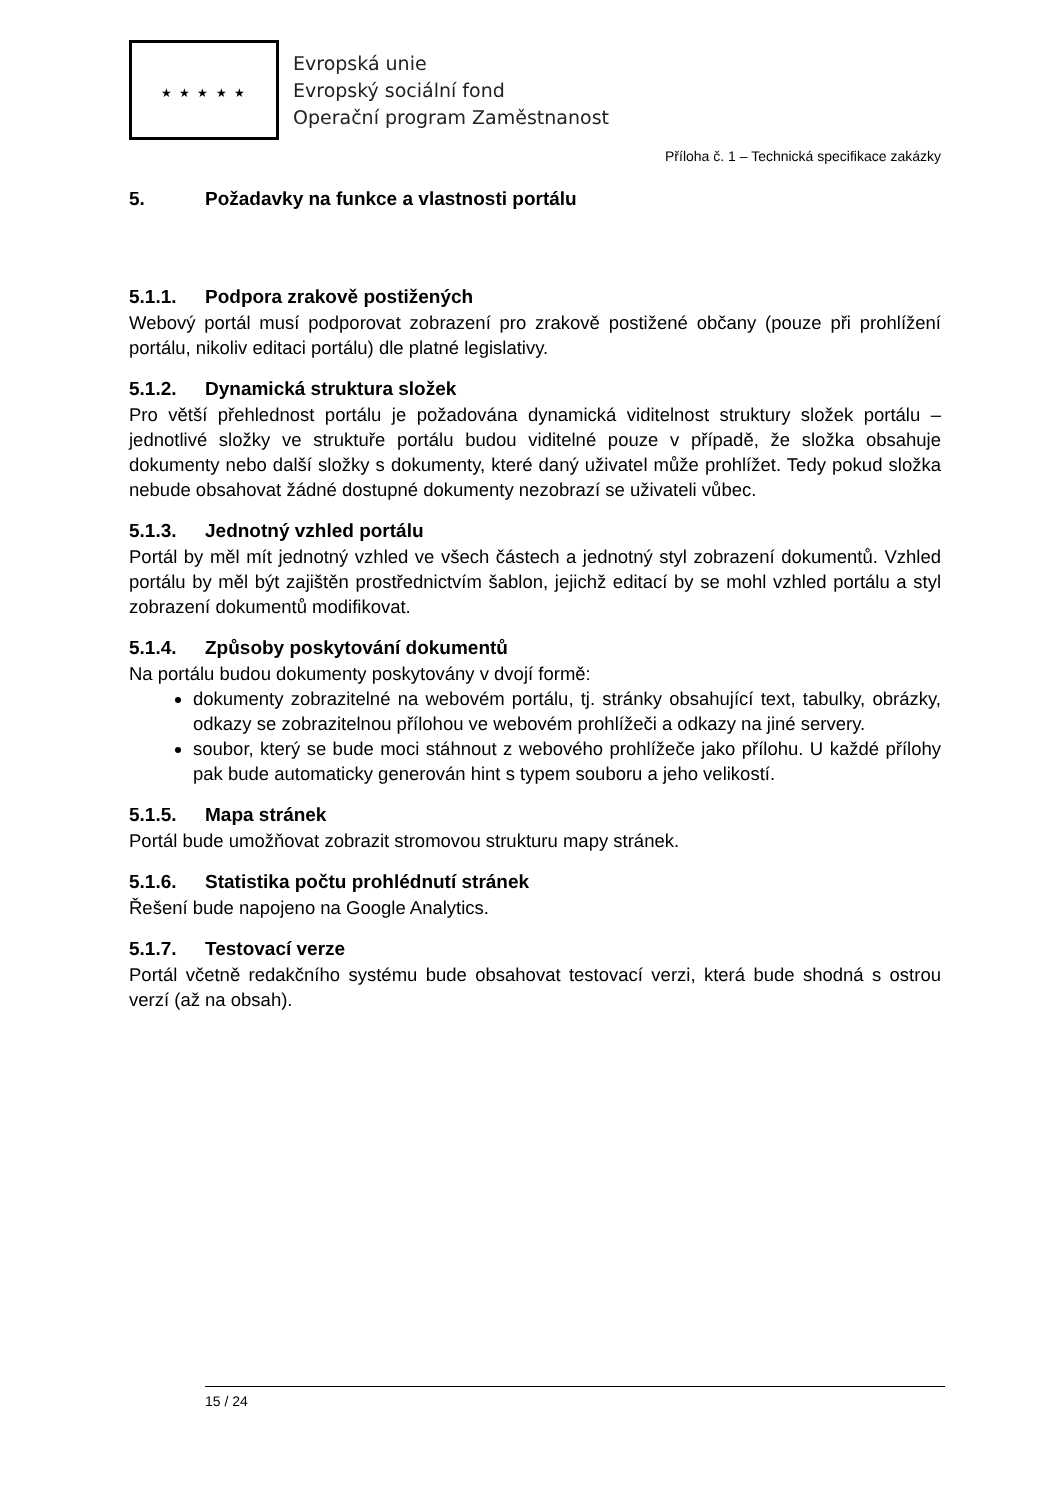★ ★ ★ ★ ★
Evropská unie
Evropský sociální fond
Operační program Zaměstnanost
Příloha č. 1 – Technická specifikace zakázky
5. Požadavky na funkce a vlastnosti portálu
5.1.1. Podpora zrakově postižených
Webový portál musí podporovat zobrazení pro zrakově postižené občany (pouze při prohlížení portálu, nikoliv editaci portálu) dle platné legislativy.
5.1.2. Dynamická struktura složek
Pro větší přehlednost portálu je požadována dynamická viditelnost struktury složek portálu – jednotlivé složky ve struktuře portálu budou viditelné pouze v případě, že složka obsahuje dokumenty nebo další složky s dokumenty, které daný uživatel může prohlížet. Tedy pokud složka nebude obsahovat žádné dostupné dokumenty nezobrazí se uživateli vůbec.
5.1.3. Jednotný vzhled portálu
Portál by měl mít jednotný vzhled ve všech částech a jednotný styl zobrazení dokumentů. Vzhled portálu by měl být zajištěn prostřednictvím šablon, jejichž editací by se mohl vzhled portálu a styl zobrazení dokumentů modifikovat.
5.1.4. Způsoby poskytování dokumentů
Na portálu budou dokumenty poskytovány v dvojí formě:
dokumenty zobrazitelné na webovém portálu, tj. stránky obsahující text, tabulky, obrázky, odkazy se zobrazitelnou přílohou ve webovém prohlížeči a odkazy na jiné servery.
soubor, který se bude moci stáhnout z webového prohlížeče jako přílohu. U každé přílohy pak bude automaticky generován hint s typem souboru a jeho velikostí.
5.1.5. Mapa stránek
Portál bude umožňovat zobrazit stromovou strukturu mapy stránek.
5.1.6. Statistika počtu prohlédnutí stránek
Řešení bude napojeno na Google Analytics.
5.1.7. Testovací verze
Portál včetně redakčního systému bude obsahovat testovací verzi, která bude shodná s ostrou verzí (až na obsah).
15 / 24